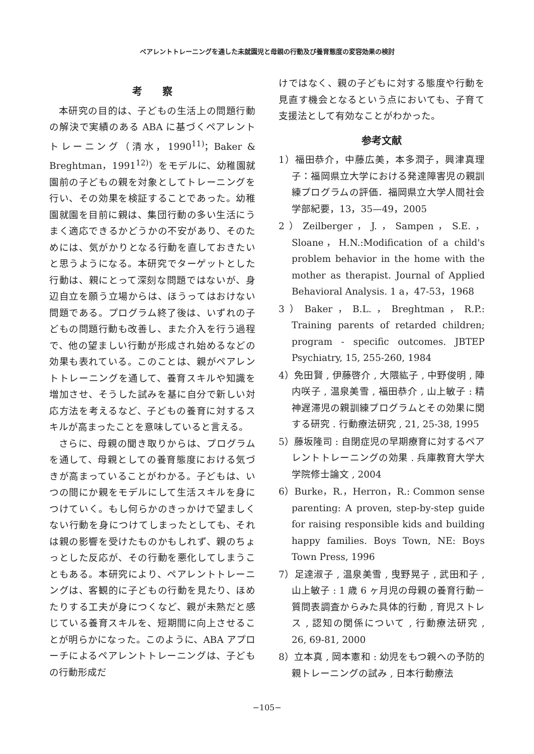ペアレントトレーニングを通した未就園児と母親の行動及び養育態度の変容効果の検討
考　　察
本研究の目的は、子どもの生活上の問題行動の解決で実績のある ABA に基づくペアレントトレーニング（清水，1990<sup>11)</sup>；Baker & Breghtman，1991<sup>12)</sup>）をモデルに、幼稚園就園前の子どもの親を対象としてトレーニングを行い、その効果を検証することであった。幼稚園就園を目前に親は、集団行動の多い生活にうまく適応できるかどうかの不安があり、そのためには、気がかりとなる行動を直しておきたいと思うようになる。本研究でターゲットとした行動は、親にとって深刻な問題ではないが、身辺自立を願う立場からは、ほうってはおけない問題である。プログラム終了後は、いずれの子どもの問題行動も改善し、また介入を行う過程で、他の望ましい行動が形成され始めるなどの効果も表れている。このことは、親がペアレントトレーニングを通して、養育スキルや知識を増加させ、そうした試みを基に自分で新しい対応方法を考えるなど、子どもの養育に対するスキルが高まったことを意味していると言える。
さらに、母親の聞き取りからは、プログラムを通して、母親としての養育態度における気づきが高まっていることがわかる。子どもは、いつの間にか親をモデルにして生活スキルを身につけていく。もし何らかのきっかけで望ましくない行動を身につけてしまったとしても、それは親の影響を受けたものかもしれず、親のちょっとした反応が、その行動を悪化してしまうこともある。本研究により、ペアレントトレーニングは、客観的に子どもの行動を見たり、ほめたりする工夫が身につくなど、親が未熟だと感じている養育スキルを、短期間に向上させることが明らかになった。このように、ABA アプローチによるペアレントトレーニングは、子どもの行動形成だ
けではなく、親の子どもに対する態度や行動を見直す機会となるという点においても、子育て支援法として有効なことがわかった。
参考文献
1）福田恭介，中藤広美，本多潤子，興津真理子：福岡県立大学における発達障害児の親訓練プログラムの評価．福岡県立大学人間社会学部紀要，13，35—49，2005
2）Zeilberger，J.，Sampen，S.E.，Sloane，H.N.:Modification of a child's problem behavior in the home with the mother as therapist. Journal of Applied Behavioral Analysis. 1 a，47-53，1968
3）Baker，B.L.，Breghtman，R.P.: Training parents of retarded children; program - specific outcomes. JBTEP Psychiatry, 15, 255-260, 1984
4）免田賢 , 伊藤啓介 , 大隈紘子 , 中野俊明 , 陣内咲子 , 温泉美雪 , 福田恭介 , 山上敏子 : 精神遅滞児の親訓練プログラムとその効果に関する研究 . 行動療法研究 , 21, 25-38, 1995
5）藤坂隆司 : 自閉症児の早期療育に対するペアレントトレーニングの効果 . 兵庫教育大学大学院修士論文 , 2004
6）Burke，R.，Herron，R.: Common sense parenting: A proven, step-by-step guide for raising responsible kids and building happy families. Boys Town, NE: Boys Town Press, 1996
7）足達淑子 , 温泉美雪 , 曳野晃子 , 武田和子 , 山上敏子 : 1 歳 6 ヶ月児の母親の養育行動－質問表調査からみた具体的行動 , 育児ストレス , 認知の関係について , 行動療法研究 , 26, 69-81, 2000
8）立本真 , 岡本憲和 : 幼児をもつ親への予防的親トレーニングの試み , 日本行動療法
−105−